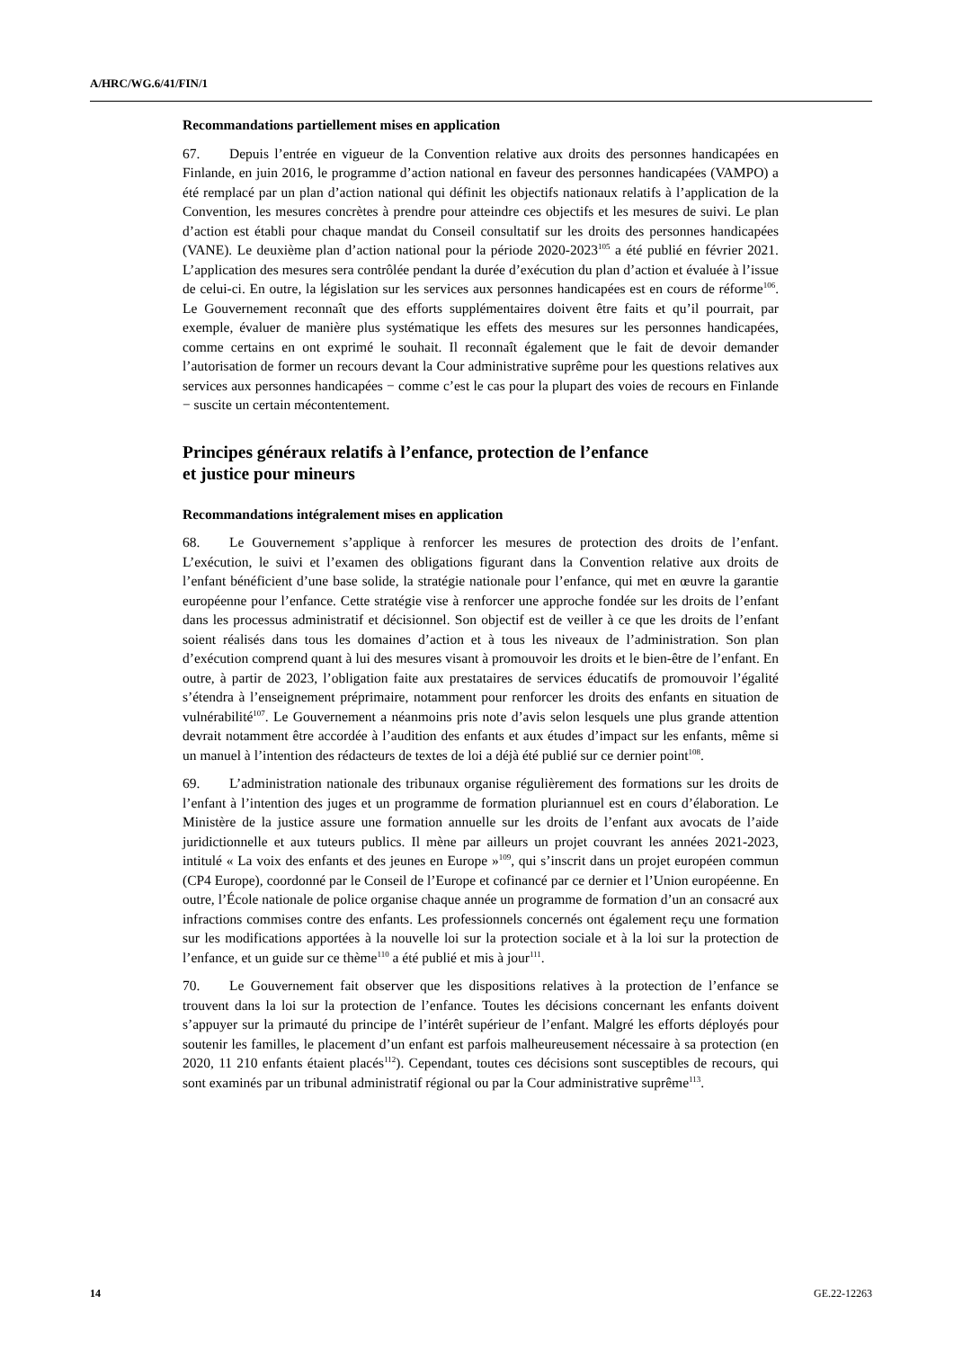A/HRC/WG.6/41/FIN/1
Recommandations partiellement mises en application
67. Depuis l’entrée en vigueur de la Convention relative aux droits des personnes handicapées en Finlande, en juin 2016, le programme d’action national en faveur des personnes handicapées (VAMPO) a été remplacé par un plan d’action national qui définit les objectifs nationaux relatifs à l’application de la Convention, les mesures concrètes à prendre pour atteindre ces objectifs et les mesures de suivi. Le plan d’action est établi pour chaque mandat du Conseil consultatif sur les droits des personnes handicapées (VANE). Le deuxième plan d’action national pour la période 2020-2023<sup>105</sup> a été publié en février 2021. L’application des mesures sera contrôlée pendant la durée d’exécution du plan d’action et évaluée à l’issue de celui-ci. En outre, la législation sur les services aux personnes handicapées est en cours de réforme<sup>106</sup>. Le Gouvernement reconnaît que des efforts supplémentaires doivent être faits et qu’il pourrait, par exemple, évaluer de manière plus systématique les effets des mesures sur les personnes handicapées, comme certains en ont exprimé le souhait. Il reconnaît également que le fait de devoir demander l’autorisation de former un recours devant la Cour administrative suprême pour les questions relatives aux services aux personnes handicapées − comme c’est le cas pour la plupart des voies de recours en Finlande − suscite un certain mécontentement.
Principes généraux relatifs à l’enfance, protection de l’enfance
et justice pour mineurs
Recommandations intégralement mises en application
68. Le Gouvernement s’applique à renforcer les mesures de protection des droits de l’enfant. L’exécution, le suivi et l’examen des obligations figurant dans la Convention relative aux droits de l’enfant bénéficient d’une base solide, la stratégie nationale pour l’enfance, qui met en œuvre la garantie européenne pour l’enfance. Cette stratégie vise à renforcer une approche fondée sur les droits de l’enfant dans les processus administratif et décisionnel. Son objectif est de veiller à ce que les droits de l’enfant soient réalisés dans tous les domaines d’action et à tous les niveaux de l’administration. Son plan d’exécution comprend quant à lui des mesures visant à promouvoir les droits et le bien-être de l’enfant. En outre, à partir de 2023, l’obligation faite aux prestataires de services éducatifs de promouvoir l’égalité s’étendra à l’enseignement préprimaire, notamment pour renforcer les droits des enfants en situation de vulnérabilité<sup>107</sup>. Le Gouvernement a néanmoins pris note d’avis selon lesquels une plus grande attention devrait notamment être accordée à l’audition des enfants et aux études d’impact sur les enfants, même si un manuel à l’intention des rédacteurs de textes de loi a déjà été publié sur ce dernier point<sup>108</sup>.
69. L’administration nationale des tribunaux organise régulièrement des formations sur les droits de l’enfant à l’intention des juges et un programme de formation pluriannuel est en cours d’élaboration. Le Ministère de la justice assure une formation annuelle sur les droits de l’enfant aux avocats de l’aide juridictionnelle et aux tuteurs publics. Il mène par ailleurs un projet couvrant les années 2021-2023, intitulé « La voix des enfants et des jeunes en Europe »<sup>109</sup>, qui s’inscrit dans un projet européen commun (CP4 Europe), coordonné par le Conseil de l’Europe et cofinancé par ce dernier et l’Union européenne. En outre, l’École nationale de police organise chaque année un programme de formation d’un an consacré aux infractions commises contre des enfants. Les professionnels concernés ont également reçu une formation sur les modifications apportées à la nouvelle loi sur la protection sociale et à la loi sur la protection de l’enfance, et un guide sur ce thème<sup>110</sup> a été publié et mis à jour<sup>111</sup>.
70. Le Gouvernement fait observer que les dispositions relatives à la protection de l’enfance se trouvent dans la loi sur la protection de l’enfance. Toutes les décisions concernant les enfants doivent s’appuyer sur la primauté du principe de l’intérêt supérieur de l’enfant. Malgré les efforts déployés pour soutenir les familles, le placement d’un enfant est parfois malheureusement nécessaire à sa protection (en 2020, 11 210 enfants étaient placés<sup>112</sup>). Cependant, toutes ces décisions sont susceptibles de recours, qui sont examinés par un tribunal administratif régional ou par la Cour administrative suprême<sup>113</sup>.
14 GE.22-12263